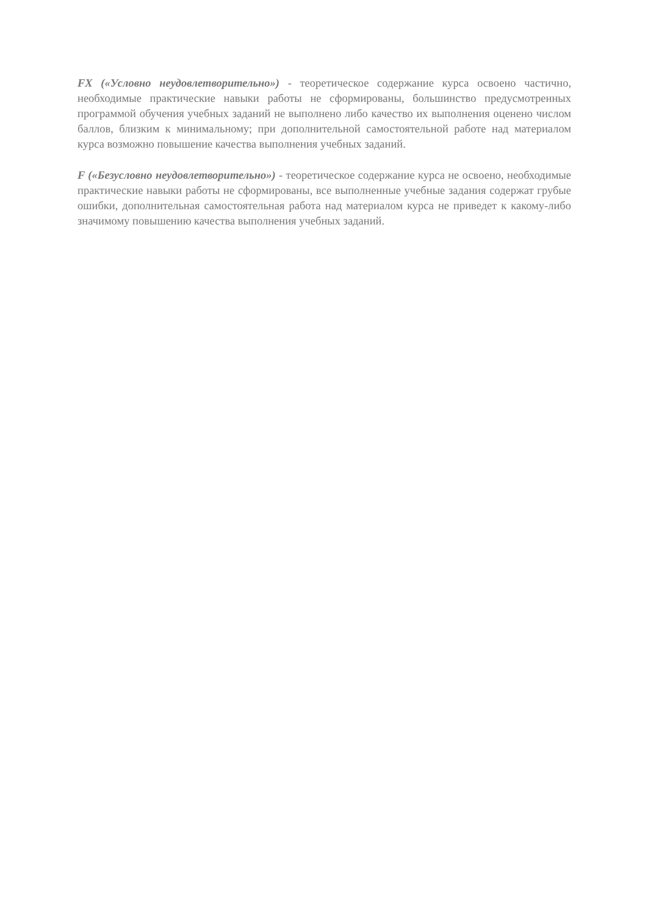FX («Условно неудовлетворительно») - теоретическое содержание курса освоено частично, необходимые практические навыки работы не сформированы, большинство предусмотренных программой обучения учебных заданий не выполнено либо качество их выполнения оценено числом баллов, близким к минимальному; при дополнительной самостоятельной работе над материалом курса возможно повышение качества выполнения учебных заданий.
F («Безусловно неудовлетворительно») - теоретическое содержание курса не освоено, необходимые практические навыки работы не сформированы, все выполненные учебные задания содержат грубые ошибки, дополнительная самостоятельная работа над материалом курса не приведет к какому-либо значимому повышению качества выполнения учебных заданий.